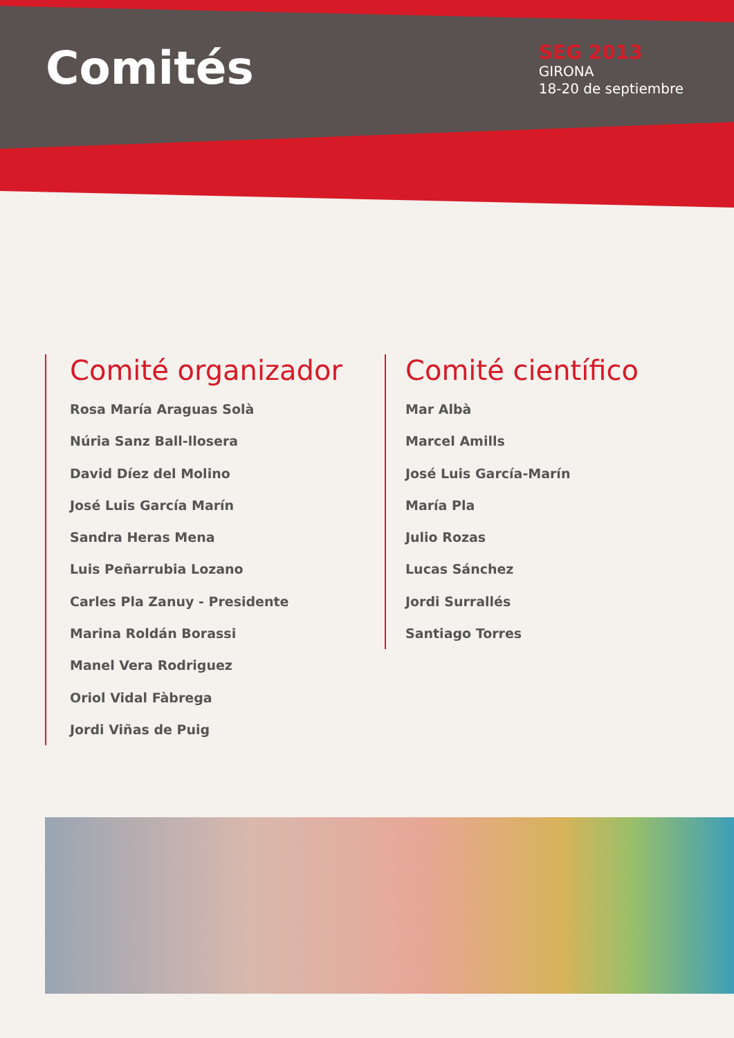Comités
SEG 2013
GIRONA
18-20 de septiembre
Comité organizador
Rosa María Araguas Solà
Núria Sanz Ball-llosera
David Díez del Molino
José Luis García Marín
Sandra Heras Mena
Luis Peñarrubia Lozano
Carles Pla Zanuy - Presidente
Marina Roldán Borassi
Manel Vera Rodriguez
Oriol Vidal Fàbrega
Jordi Viñas de Puig
Comité científico
Mar Albà
Marcel Amills
José Luis García-Marín
María Pla
Julio Rozas
Lucas Sánchez
Jordi Surrallés
Santiago Torres